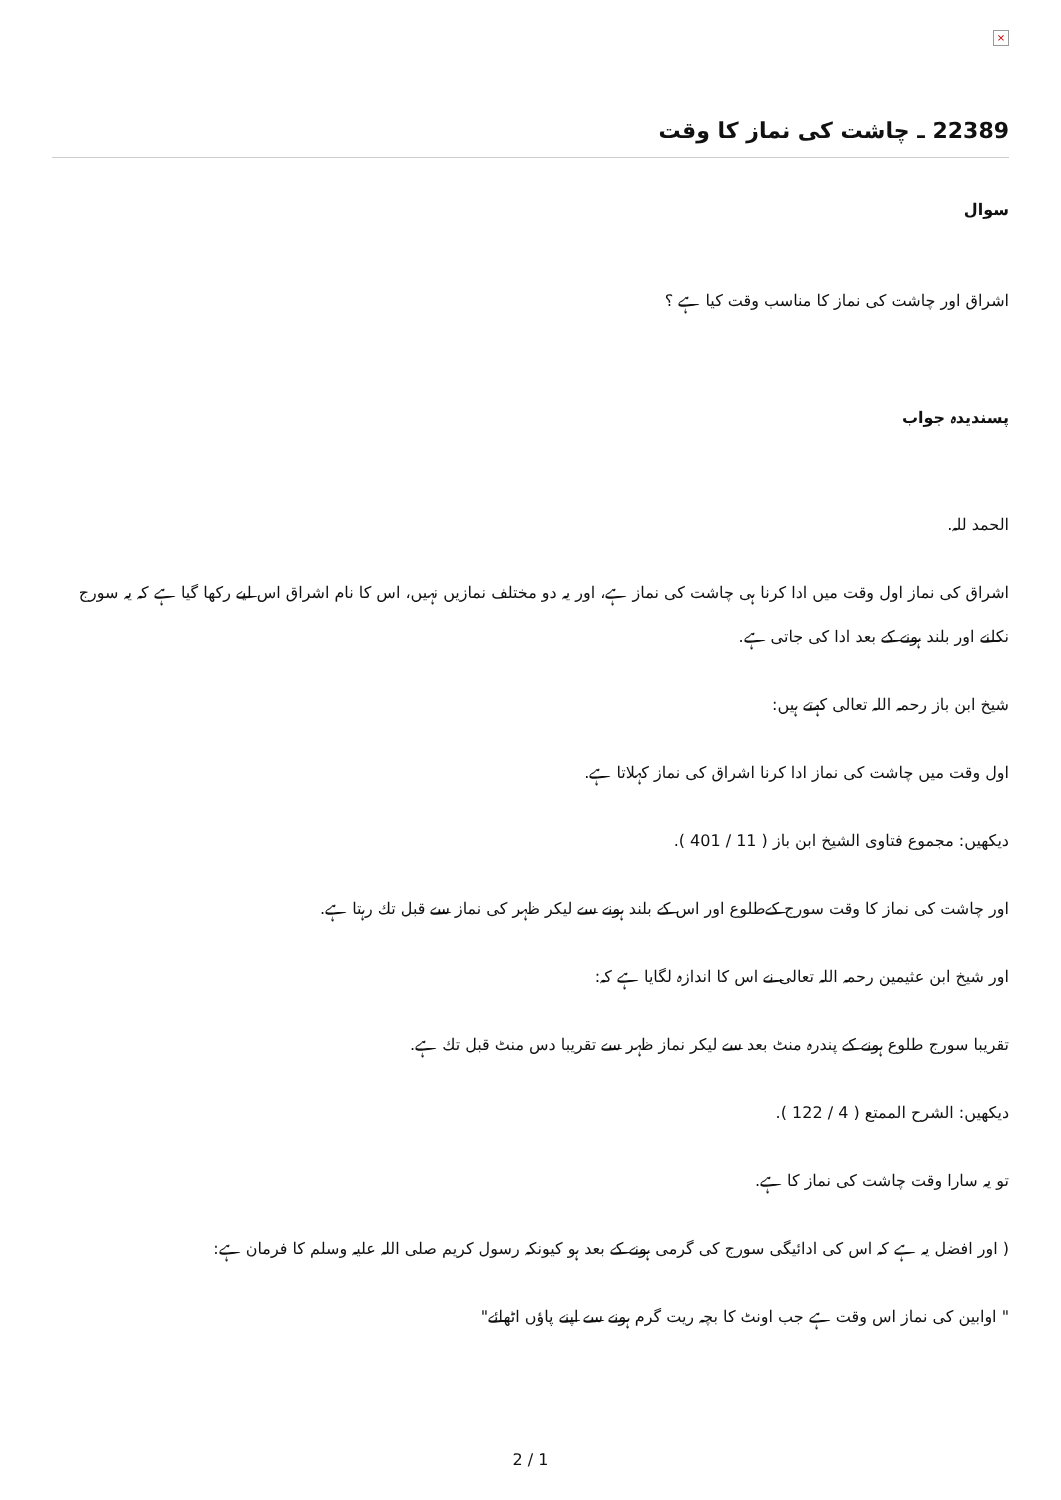×
22389 ـ چاشت كى نماز كا وقت
سوال
اشراق اور چاشت كى نماز كا مناسب وقت كيا ہے ؟
پسنديدہ جواب
الحمد للہ.
اشراق كى نماز اول وقت ميں ادا كرنا ہى چاشت كى نماز ہے، اور يہ دو مختلف نمازيں نہيں، اس كا نام اشراق اس ليے ركھا گيا ہے كہ يہ سورج نكلنے اور بلند ہونے كے بعد ادا كى جاتى ہے.
شيخ ابن باز رحمہ اللہ تعالى كہتے ہيں:
اول وقت ميں چاشت كى نماز ادا كرنا اشراق كى نماز كہلاتا ہے.
ديكھيں: مجموع فتاوى الشيخ ابن باز ( 11 / 401 ).
اور چاشت كى نماز كا وقت سورج كےطلوع اور اس كے بلند ہونے سے ليكر ظہر كى نماز سے قبل تك رہتا ہے.
اور شيخ ابن عثيمين رحمہ اللہ تعالى نے اس كا اندازہ لگايا ہے كہ:
تقريبا سورج طلوع ہونے كے پندرہ منٹ بعد سے ليكر نماز ظہر سے تقريبا دس منٹ قبل تك ہے.
ديكھيں: الشرح الممتع ( 4 / 122 ).
تو يہ سارا وقت چاشت كى نماز كا ہے.
( اور افضل يہ ہے كہ اس كى ادائيگى سورج كى گرمى ہونے كے بعد ہو كيونكہ رسول كريم صلى اللہ عليہ وسلم كا فرمان ہے:
" اوابين كى نماز اس وقت ہے جب اونٹ كا بچہ ريت گرم ہونے سے اپنے پاؤں اٹھائے"
2 / 1